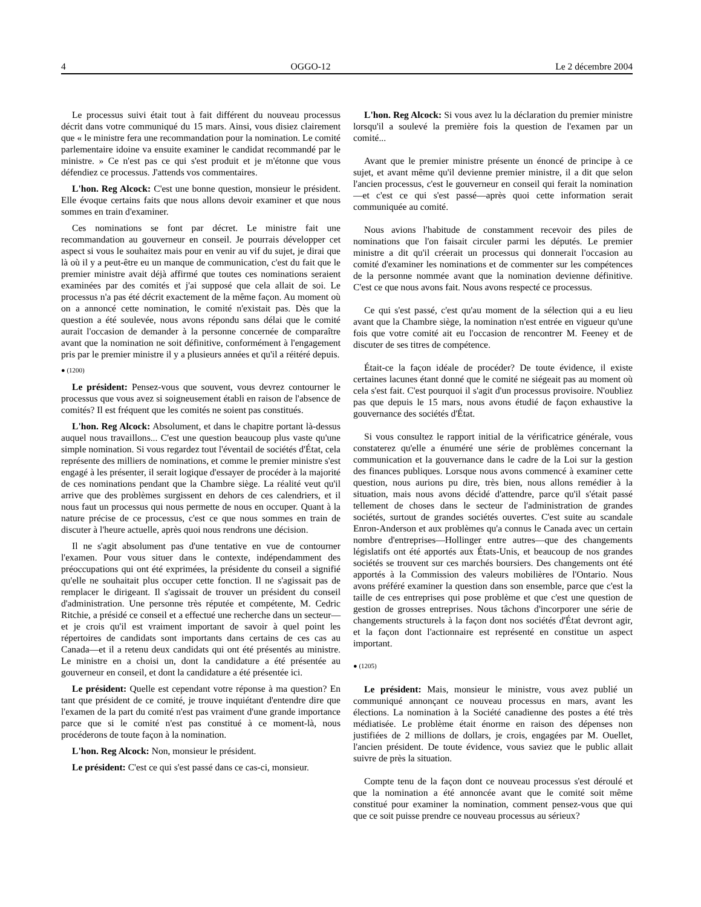4 OGGO-12 Le 2 décembre 2004
Le processus suivi était tout à fait différent du nouveau processus décrit dans votre communiqué du 15 mars. Ainsi, vous disiez clairement que « le ministre fera une recommandation pour la nomination. Le comité parlementaire idoine va ensuite examiner le candidat recommandé par le ministre. » Ce n'est pas ce qui s'est produit et je m'étonne que vous défendiez ce processus. J'attends vos commentaires.
L'hon. Reg Alcock: C'est une bonne question, monsieur le président. Elle évoque certains faits que nous allons devoir examiner et que nous sommes en train d'examiner.
Ces nominations se font par décret. Le ministre fait une recommandation au gouverneur en conseil. Je pourrais développer cet aspect si vous le souhaitez mais pour en venir au vif du sujet, je dirai que là où il y a peut-être eu un manque de communication, c'est du fait que le premier ministre avait déjà affirmé que toutes ces nominations seraient examinées par des comités et j'ai supposé que cela allait de soi. Le processus n'a pas été décrit exactement de la même façon. Au moment où on a annoncé cette nomination, le comité n'existait pas. Dès que la question a été soulevée, nous avons répondu sans délai que le comité aurait l'occasion de demander à la personne concernée de comparaître avant que la nomination ne soit définitive, conformément à l'engagement pris par le premier ministre il y a plusieurs années et qu'il a réitéré depuis.
● (1200)
Le président: Pensez-vous que souvent, vous devrez contourner le processus que vous avez si soigneusement établi en raison de l'absence de comités? Il est fréquent que les comités ne soient pas constitués.
L'hon. Reg Alcock: Absolument, et dans le chapitre portant là-dessus auquel nous travaillons... C'est une question beaucoup plus vaste qu'une simple nomination. Si vous regardez tout l'éventail de sociétés d'État, cela représente des milliers de nominations, et comme le premier ministre s'est engagé à les présenter, il serait logique d'essayer de procéder à la majorité de ces nominations pendant que la Chambre siège. La réalité veut qu'il arrive que des problèmes surgissent en dehors de ces calendriers, et il nous faut un processus qui nous permette de nous en occuper. Quant à la nature précise de ce processus, c'est ce que nous sommes en train de discuter à l'heure actuelle, après quoi nous rendrons une décision.
Il ne s'agit absolument pas d'une tentative en vue de contourner l'examen. Pour vous situer dans le contexte, indépendamment des préoccupations qui ont été exprimées, la présidente du conseil a signifié qu'elle ne souhaitait plus occuper cette fonction. Il ne s'agissait pas de remplacer le dirigeant. Il s'agissait de trouver un président du conseil d'administration. Une personne très réputée et compétente, M. Cedric Ritchie, a présidé ce conseil et a effectué une recherche dans un secteur—et je crois qu'il est vraiment important de savoir à quel point les répertoires de candidats sont importants dans certains de ces cas au Canada—et il a retenu deux candidats qui ont été présentés au ministre. Le ministre en a choisi un, dont la candidature a été présentée au gouverneur en conseil, et dont la candidature a été présentée ici.
Le président: Quelle est cependant votre réponse à ma question? En tant que président de ce comité, je trouve inquiétant d'entendre dire que l'examen de la part du comité n'est pas vraiment d'une grande importance parce que si le comité n'est pas constitué à ce moment-là, nous procéderons de toute façon à la nomination.
L'hon. Reg Alcock: Non, monsieur le président.
Le président: C'est ce qui s'est passé dans ce cas-ci, monsieur.
L'hon. Reg Alcock: Si vous avez lu la déclaration du premier ministre lorsqu'il a soulevé la première fois la question de l'examen par un comité...
Avant que le premier ministre présente un énoncé de principe à ce sujet, et avant même qu'il devienne premier ministre, il a dit que selon l'ancien processus, c'est le gouverneur en conseil qui ferait la nomination—et c'est ce qui s'est passé—après quoi cette information serait communiquée au comité.
Nous avions l'habitude de constamment recevoir des piles de nominations que l'on faisait circuler parmi les députés. Le premier ministre a dit qu'il créerait un processus qui donnerait l'occasion au comité d'examiner les nominations et de commenter sur les compétences de la personne nommée avant que la nomination devienne définitive. C'est ce que nous avons fait. Nous avons respecté ce processus.
Ce qui s'est passé, c'est qu'au moment de la sélection qui a eu lieu avant que la Chambre siège, la nomination n'est entrée en vigueur qu'une fois que votre comité ait eu l'occasion de rencontrer M. Feeney et de discuter de ses titres de compétence.
Était-ce la façon idéale de procéder? De toute évidence, il existe certaines lacunes étant donné que le comité ne siégeait pas au moment où cela s'est fait. C'est pourquoi il s'agit d'un processus provisoire. N'oubliez pas que depuis le 15 mars, nous avons étudié de façon exhaustive la gouvernance des sociétés d'État.
Si vous consultez le rapport initial de la vérificatrice générale, vous constaterez qu'elle a énuméré une série de problèmes concernant la communication et la gouvernance dans le cadre de la Loi sur la gestion des finances publiques. Lorsque nous avons commencé à examiner cette question, nous aurions pu dire, très bien, nous allons remédier à la situation, mais nous avons décidé d'attendre, parce qu'il s'était passé tellement de choses dans le secteur de l'administration de grandes sociétés, surtout de grandes sociétés ouvertes. C'est suite au scandale Enron-Anderson et aux problèmes qu'a connus le Canada avec un certain nombre d'entreprises—Hollinger entre autres—que des changements législatifs ont été apportés aux États-Unis, et beaucoup de nos grandes sociétés se trouvent sur ces marchés boursiers. Des changements ont été apportés à la Commission des valeurs mobilières de l'Ontario. Nous avons préféré examiner la question dans son ensemble, parce que c'est la taille de ces entreprises qui pose problème et que c'est une question de gestion de grosses entreprises. Nous tâchons d'incorporer une série de changements structurels à la façon dont nos sociétés d'État devront agir, et la façon dont l'actionnaire est représenté en constitue un aspect important.
● (1205)
Le président: Mais, monsieur le ministre, vous avez publié un communiqué annonçant ce nouveau processus en mars, avant les élections. La nomination à la Société canadienne des postes a été très médiatisée. Le problème était énorme en raison des dépenses non justifiées de 2 millions de dollars, je crois, engagées par M. Ouellet, l'ancien président. De toute évidence, vous saviez que le public allait suivre de près la situation.
Compte tenu de la façon dont ce nouveau processus s'est déroulé et que la nomination a été annoncée avant que le comité soit même constitué pour examiner la nomination, comment pensez-vous que qui que ce soit puisse prendre ce nouveau processus au sérieux?